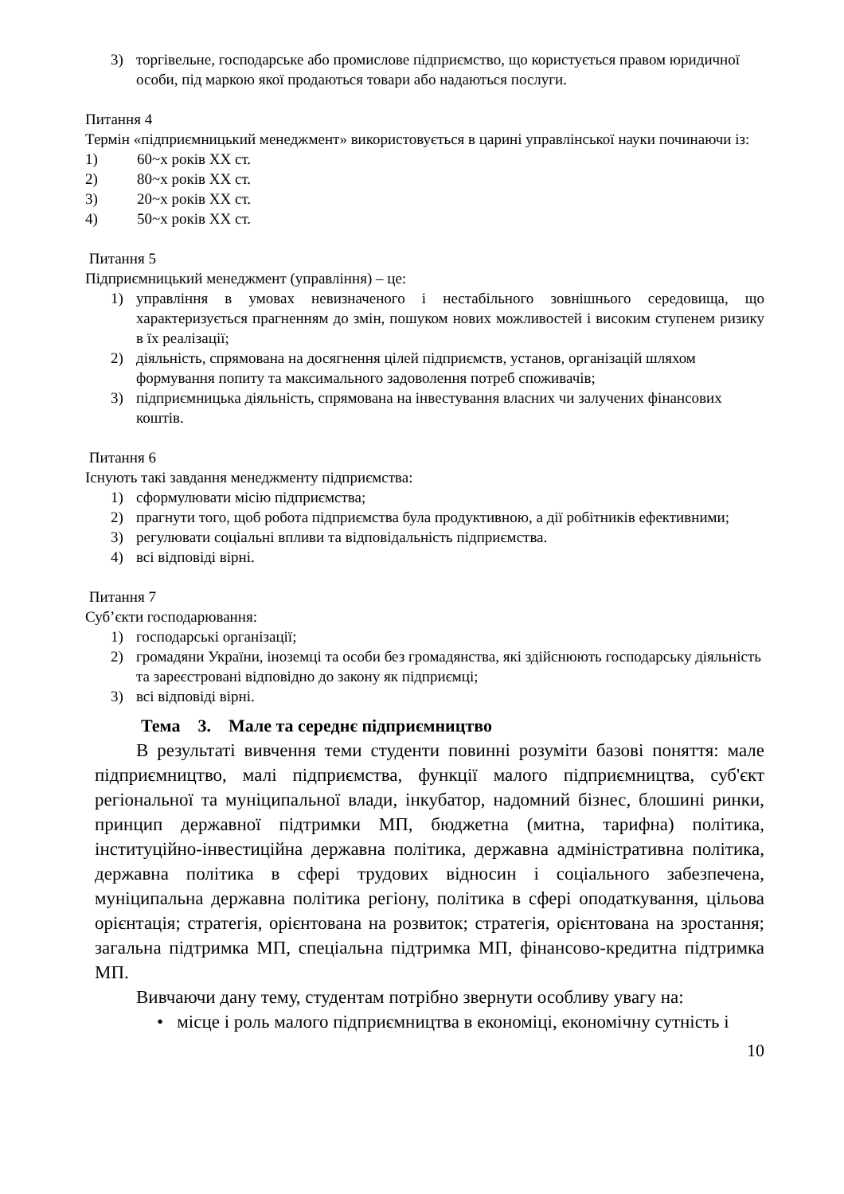3) торгівельне, господарське або промислове підприємство, що користується правом юридичної особи, під маркою якої продаються товари або надаються послуги.
Питання 4
Термін «підприємницький менеджмент» використовується в царині управлінської науки починаючи із:
1) 60~х років XX ст.
2) 80~х років XX ст.
3) 20~х років XX ст.
4) 50~х років XX ст.
Питання 5
Підприємницький менеджмент (управління) – це:
1) управління в умовах невизначеного і нестабільного зовнішнього середовища, що характеризується прагненням до змін, пошуком нових можливостей і високим ступенем ризику в їх реалізації;
2) діяльність, спрямована на досягнення цілей підприємств, установ, організацій шляхом формування попиту та максимального задоволення потреб споживачів;
3) підприємницька діяльність, спрямована на інвестування власних чи залучених фінансових коштів.
Питання 6
Існують такі завдання менеджменту підприємства:
1) сформулювати місію підприємства;
2) прагнути того, щоб робота підприємства була продуктивною, а дії робітників ефективними;
3) регулювати соціальні впливи та відповідальність підприємства.
4) всі відповіді вірні.
Питання 7
Суб’єкти господарювання:
1) господарські організації;
2) громадяни України, іноземці та особи без громадянства, які здійснюють господарську діяльність та зареєстровані відповідно до закону як підприємці;
3) всі відповіді вірні.
Тема 3. Мале та середнє підприємництво
В результаті вивчення теми студенти повинні розуміти базові поняття: мале підприємництво, малі підприємства, функції малого підприємництва, суб'єкт регіональної та муніципальної влади, інкубатор, надомний бізнес, блошині ринки, принцип державної підтримки МП, бюджетна (митна, тарифна) політика, інституційно-інвестиційна державна політика, державна адміністративна політика, державна політика в сфері трудових відносин і соціального забезпечена, муніципальна державна політика регіону, політика в сфері оподаткування, цільова орієнтація; стратегія, орієнтована на розвиток; стратегія, орієнтована на зростання; загальна підтримка МП, спеціальна підтримка МП, фінансово-кредитна підтримка МП.
Вивчаючи дану тему, студентам потрібно звернути особливу увагу на:
• місце і роль малого підприємництва в економіці, економічну сутність і
10